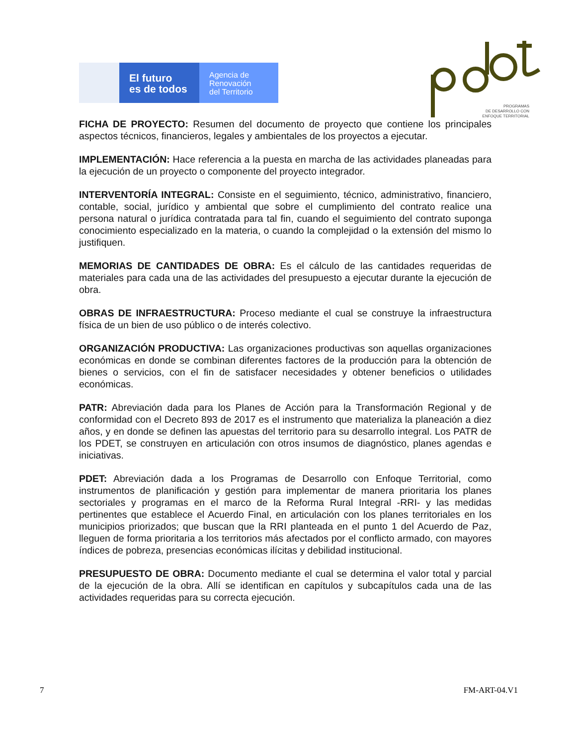El futuro
es de todos
Agencia de
Renovación
del Territorio
PROGRAMAS
DE DESARROLLO CON
ENFOQUE TERRITORIAL
FICHA DE PROYECTO: Resumen del documento de proyecto que contiene los principales aspectos técnicos, financieros, legales y ambientales de los proyectos a ejecutar.
IMPLEMENTACIÓN: Hace referencia a la puesta en marcha de las actividades planeadas para la ejecución de un proyecto o componente del proyecto integrador.
INTERVENTORÍA INTEGRAL: Consiste en el seguimiento, técnico, administrativo, financiero, contable, social, jurídico y ambiental que sobre el cumplimiento del contrato realice una persona natural o jurídica contratada para tal fin, cuando el seguimiento del contrato suponga conocimiento especializado en la materia, o cuando la complejidad o la extensión del mismo lo justifiquen.
MEMORIAS DE CANTIDADES DE OBRA: Es el cálculo de las cantidades requeridas de materiales para cada una de las actividades del presupuesto a ejecutar durante la ejecución de obra.
OBRAS DE INFRAESTRUCTURA: Proceso mediante el cual se construye la infraestructura física de un bien de uso público o de interés colectivo.
ORGANIZACIÓN PRODUCTIVA: Las organizaciones productivas son aquellas organizaciones económicas en donde se combinan diferentes factores de la producción para la obtención de bienes o servicios, con el fin de satisfacer necesidades y obtener beneficios o utilidades económicas.
PATR: Abreviación dada para los Planes de Acción para la Transformación Regional y de conformidad con el Decreto 893 de 2017 es el instrumento que materializa la planeación a diez años, y en donde se definen las apuestas del territorio para su desarrollo integral. Los PATR de los PDET, se construyen en articulación con otros insumos de diagnóstico, planes agendas e iniciativas.
PDET: Abreviación dada a los Programas de Desarrollo con Enfoque Territorial, como instrumentos de planificación y gestión para implementar de manera prioritaria los planes sectoriales y programas en el marco de la Reforma Rural Integral -RRI- y las medidas pertinentes que establece el Acuerdo Final, en articulación con los planes territoriales en los municipios priorizados; que buscan que la RRI planteada en el punto 1 del Acuerdo de Paz, lleguen de forma prioritaria a los territorios más afectados por el conflicto armado, con mayores índices de pobreza, presencias económicas ilícitas y debilidad institucional.
PRESUPUESTO DE OBRA: Documento mediante el cual se determina el valor total y parcial de la ejecución de la obra. Allí se identifican en capítulos y subcapítulos cada una de las actividades requeridas para su correcta ejecución.
7 FM-ART-04.V1